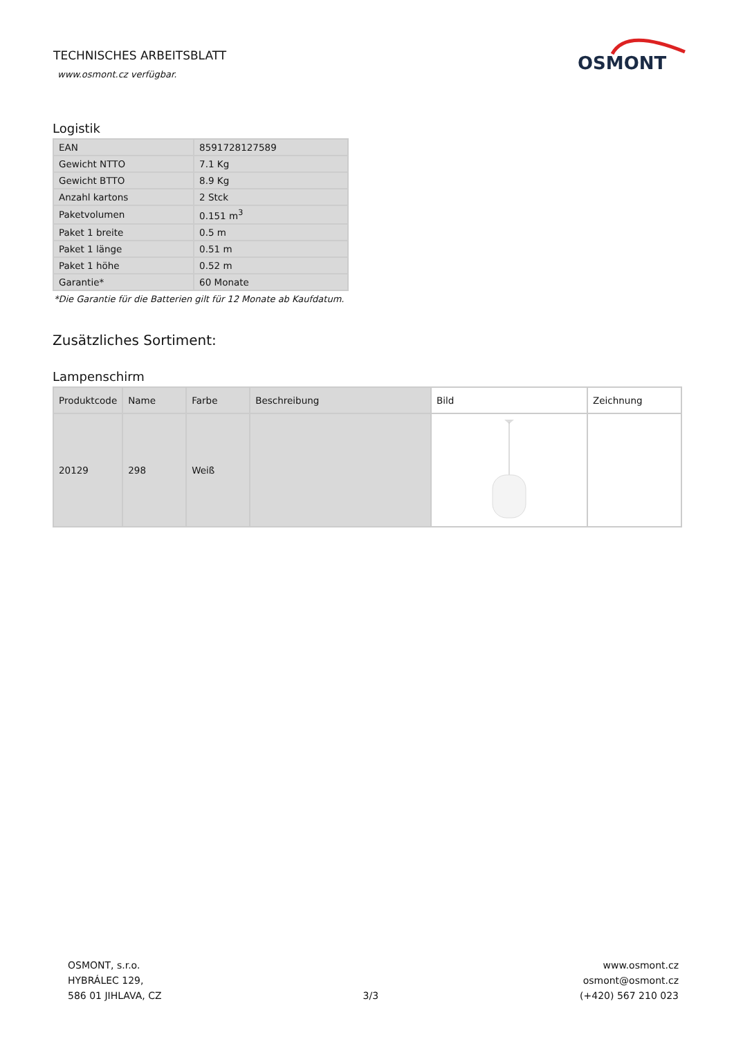TECHNISCHES ARBEITSBLATT
www.osmont.cz verfügbar.
OSMONT
Logistik
| EAN | 8591728127589 |
| Gewicht NTTO | 7.1 Kg |
| Gewicht BTTO | 8.9 Kg |
| Anzahl kartons | 2 Stck |
| Paketvolumen | 0.151 m<sup>3</sup> |
| Paket 1 breite | 0.5 m |
| Paket 1 länge | 0.51 m |
| Paket 1 höhe | 0.52 m |
| Garantie* | 60 Monate |
*Die Garantie für die Batterien gilt für 12 Monate ab Kaufdatum.
Zusätzliches Sortiment:
Lampenschirm
| Produktcode | Name | Farbe | Beschreibung | Bild | Zeichnung |
| --- | --- | --- | --- | --- | --- |
| 20129 | 298 | Weiß | | | |
OSMONT, s.r.o.
HYBRÁLEC 129,
586 01 JIHLAVA, CZ
3/3
www.osmont.cz
osmont@osmont.cz
(+420) 567 210 023